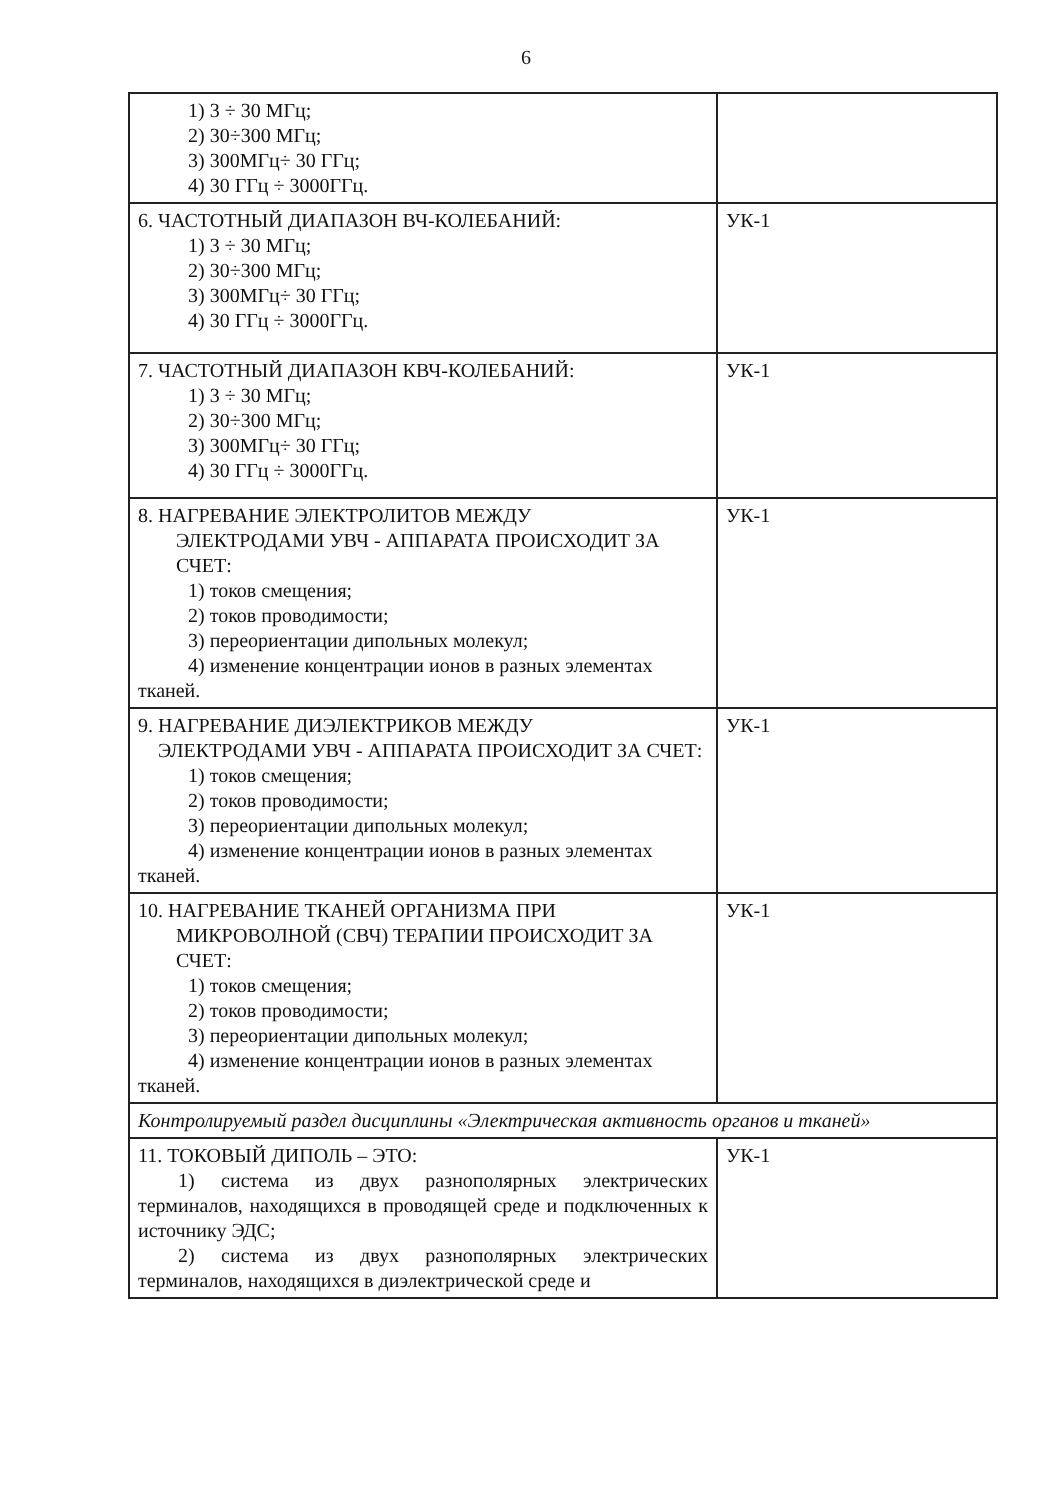6
| 1) 3 ÷ 30 МГц; 2) 30÷300 МГц; 3) 300МГц÷ 30 ГГц; 4) 30 ГГц ÷ 3000ГГц. | |
| 6. ЧАСТОТНЫЙ ДИАПАЗОН ВЧ-КОЛЕБАНИЙ: 1) 3 ÷ 30 МГц; 2) 30÷300 МГц; 3) 300МГц÷ 30 ГГц; 4) 30 ГГц ÷ 3000ГГц. | УК-1 |
| 7. ЧАСТОТНЫЙ ДИАПАЗОН КВЧ-КОЛЕБАНИЙ: 1) 3 ÷ 30 МГц; 2) 30÷300 МГц; 3) 300МГц÷ 30 ГГц; 4) 30 ГГц ÷ 3000ГГц. | УК-1 |
| 8. НАГРЕВАНИЕ ЭЛЕКТРОЛИТОВ МЕЖДУ ЭЛЕКТРОДАМИ УВЧ - АППАРАТА ПРОИСХОДИТ ЗА СЧЕТ: 1) токов смещения; 2) токов проводимости; 3) переориентации дипольных молекул; 4) изменение концентрации ионов в разных элементах тканей. | УК-1 |
| 9. НАГРЕВАНИЕ ДИЭЛЕКТРИКОВ МЕЖДУ ЭЛЕКТРОДАМИ УВЧ - АППАРАТА ПРОИСХОДИТ ЗА СЧЕТ: 1) токов смещения; 2) токов проводимости; 3) переориентации дипольных молекул; 4) изменение концентрации ионов в разных элементах тканей. | УК-1 |
| 10. НАГРЕВАНИЕ ТКАНЕЙ ОРГАНИЗМА ПРИ МИКРОВОЛНОЙ (СВЧ) ТЕРАПИИ ПРОИСХОДИТ ЗА СЧЕТ: 1) токов смещения; 2) токов проводимости; 3) переориентации дипольных молекул; 4) изменение концентрации ионов в разных элементах тканей. | УК-1 |
| Контролируемый раздел дисциплины «Электрическая активность органов и тканей» | |
| 11. ТОКОВЫЙ ДИПОЛЬ – ЭТО: 1) система из двух разнополярных электрических терминалов, находящихся в проводящей среде и подключенных к источнику ЭДС; 2) система из двух разнополярных электрических терминалов, находящихся в диэлектрической среде и | УК-1 |